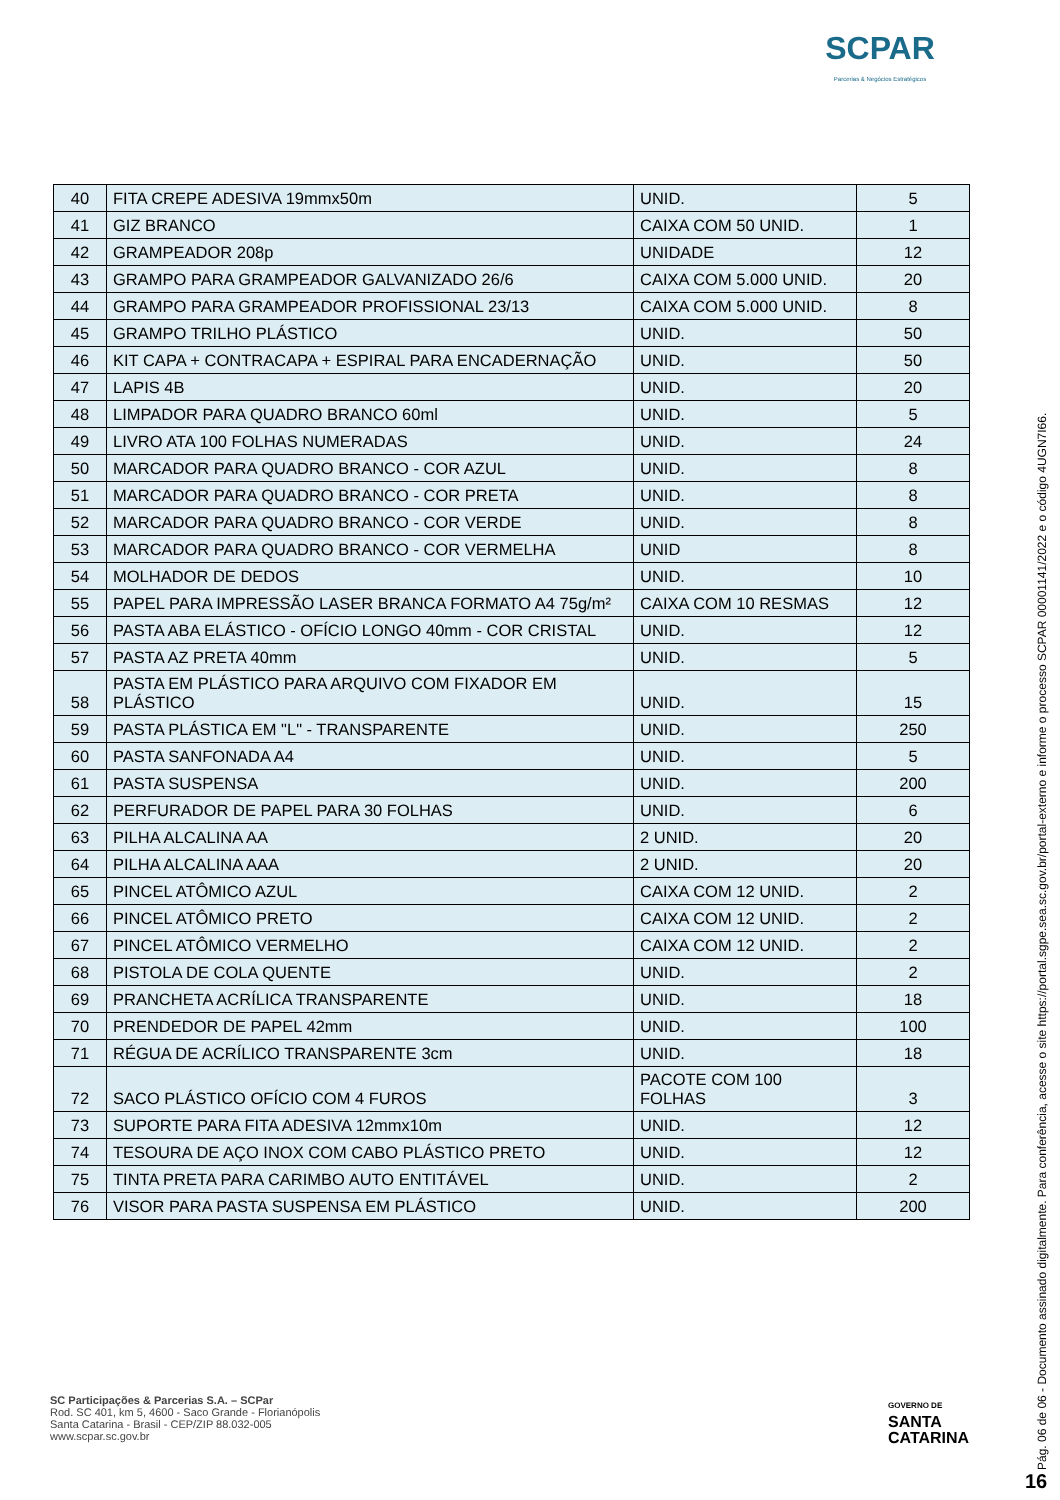SCPAR
Parcerias & Negócios Estratégicos
| 40 | FITA CREPE ADESIVA 19mmx50m | UNID. | 5 |
| 41 | GIZ BRANCO | CAIXA COM 50 UNID. | 1 |
| 42 | GRAMPEADOR 208p | UNIDADE | 12 |
| 43 | GRAMPO PARA GRAMPEADOR GALVANIZADO 26/6 | CAIXA COM 5.000 UNID. | 20 |
| 44 | GRAMPO PARA GRAMPEADOR PROFISSIONAL 23/13 | CAIXA COM 5.000 UNID. | 8 |
| 45 | GRAMPO TRILHO PLÁSTICO | UNID. | 50 |
| 46 | KIT CAPA + CONTRACAPA + ESPIRAL PARA ENCADERNAÇÃO | UNID. | 50 |
| 47 | LAPIS 4B | UNID. | 20 |
| 48 | LIMPADOR PARA QUADRO BRANCO 60ml | UNID. | 5 |
| 49 | LIVRO ATA 100 FOLHAS NUMERADAS | UNID. | 24 |
| 50 | MARCADOR PARA QUADRO BRANCO - COR AZUL | UNID. | 8 |
| 51 | MARCADOR PARA QUADRO BRANCO - COR PRETA | UNID. | 8 |
| 52 | MARCADOR PARA QUADRO BRANCO - COR VERDE | UNID. | 8 |
| 53 | MARCADOR PARA QUADRO BRANCO - COR VERMELHA | UNID | 8 |
| 54 | MOLHADOR DE DEDOS | UNID. | 10 |
| 55 | PAPEL PARA IMPRESSÃO LASER BRANCA FORMATO A4 75g/m² | CAIXA COM 10 RESMAS | 12 |
| 56 | PASTA ABA ELÁSTICO - OFÍCIO LONGO 40mm - COR CRISTAL | UNID. | 12 |
| 57 | PASTA AZ PRETA 40mm | UNID. | 5 |
| 58 | PASTA EM PLÁSTICO PARA ARQUIVO COM FIXADOR EM PLÁSTICO | UNID. | 15 |
| 59 | PASTA PLÁSTICA EM "L" - TRANSPARENTE | UNID. | 250 |
| 60 | PASTA SANFONADA A4 | UNID. | 5 |
| 61 | PASTA SUSPENSA | UNID. | 200 |
| 62 | PERFURADOR DE PAPEL PARA 30 FOLHAS | UNID. | 6 |
| 63 | PILHA ALCALINA AA | 2 UNID. | 20 |
| 64 | PILHA ALCALINA AAA | 2 UNID. | 20 |
| 65 | PINCEL ATÔMICO AZUL | CAIXA COM 12 UNID. | 2 |
| 66 | PINCEL ATÔMICO PRETO | CAIXA COM 12 UNID. | 2 |
| 67 | PINCEL ATÔMICO VERMELHO | CAIXA COM 12 UNID. | 2 |
| 68 | PISTOLA DE COLA QUENTE | UNID. | 2 |
| 69 | PRANCHETA ACRÍLICA TRANSPARENTE | UNID. | 18 |
| 70 | PRENDEDOR DE PAPEL 42mm | UNID. | 100 |
| 71 | RÉGUA DE ACRÍLICO TRANSPARENTE 3cm | UNID. | 18 |
| 72 | SACO PLÁSTICO OFÍCIO COM 4 FUROS | PACOTE COM 100 FOLHAS | 3 |
| 73 | SUPORTE PARA FITA ADESIVA 12mmx10m | UNID. | 12 |
| 74 | TESOURA DE AÇO INOX COM CABO PLÁSTICO PRETO | UNID. | 12 |
| 75 | TINTA PRETA PARA CARIMBO AUTO ENTITÁVEL | UNID. | 2 |
| 76 | VISOR PARA PASTA SUSPENSA EM PLÁSTICO | UNID. | 200 |
SC Participações & Parcerias S.A. – SCPar
Rod. SC 401, km 5, 4600 - Saco Grande - Florianópolis
Santa Catarina - Brasil - CEP/ZIP 88.032-005
www.scpar.sc.gov.br
GOVERNO DE
SANTA
CATARINA
Pág. 06 de 06 - Documento assinado digitalmente. Para conferência, acesse o site https://portal.sgpe.sea.sc.gov.br/portal-externo e informe o processo SCPAR 00001141/2022 e o código 4UGN7I66.
16